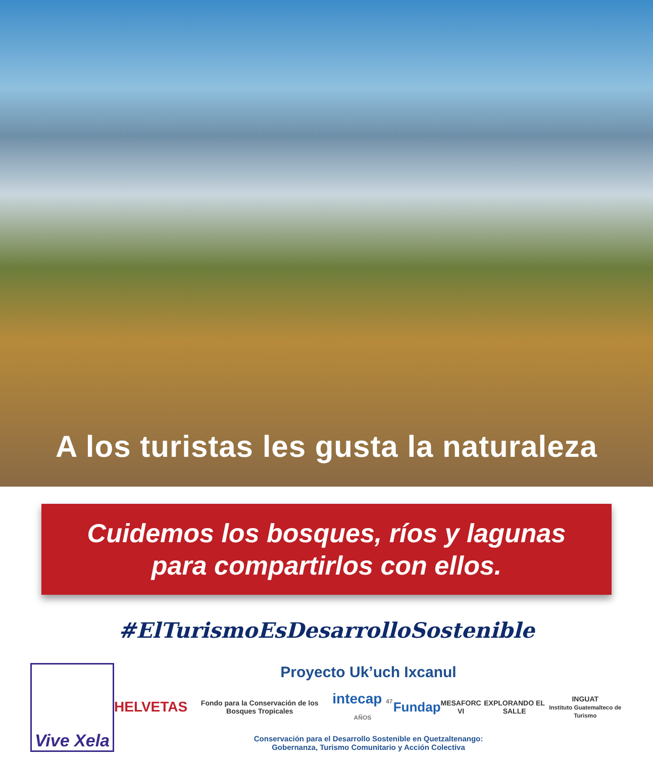A los turistas les gusta la naturaleza
Cuidemos los bosques, ríos y lagunas
para compartirlos con ellos.
#ElTurismoEsDesarrolloSostenible
Vive Xela
Proyecto Uk’uch Ixcanul
HELVETAS Fondo para la Conservación de los Bosques Tropicales intecap 47 AÑOS Fundap MESAFORC VI EXPLORANDO EL SALLE INGUAT
Instituto Guatemalteco de Turismo
Conservación para el Desarrollo Sostenible en Quetzaltenango:
Gobernanza, Turismo Comunitario y Acción Colectiva